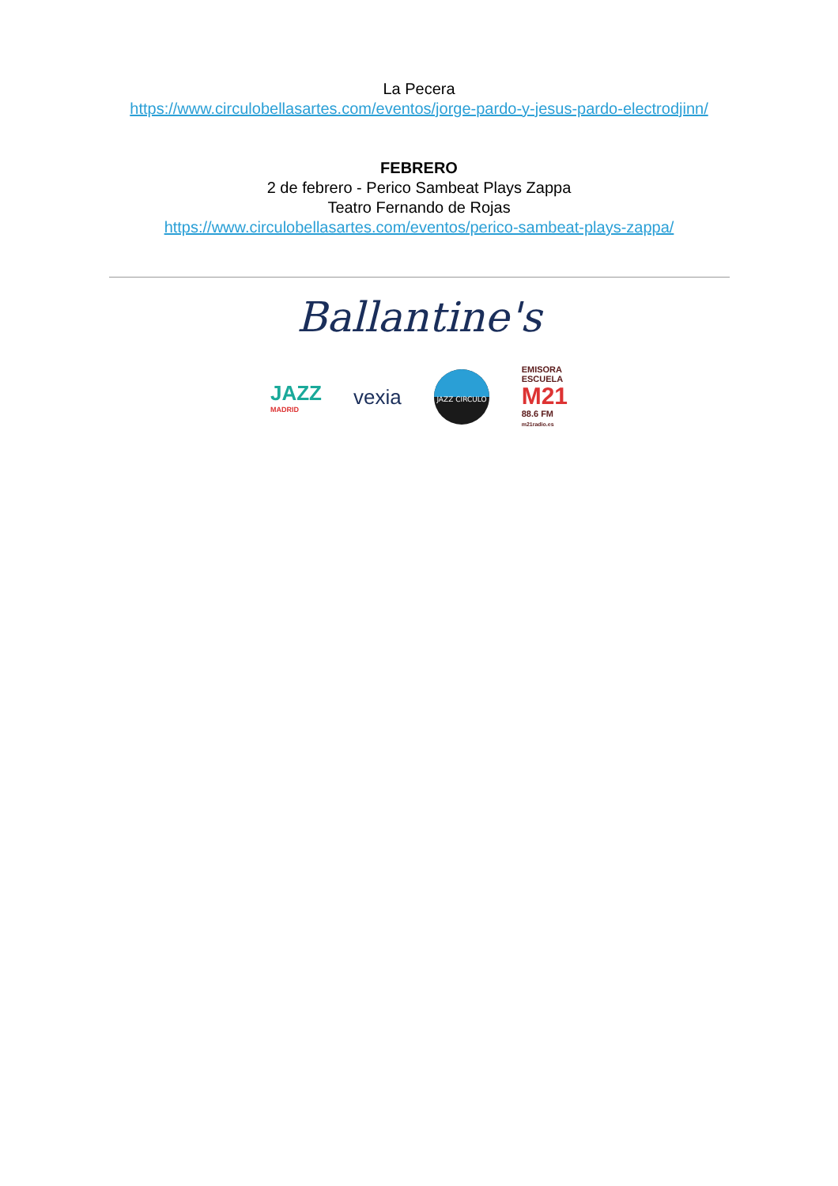La Pecera
https://www.circulobellasartes.com/eventos/jorge-pardo-y-jesus-pardo-electrodjinn/
FEBRERO
2 de febrero - Perico Sambeat Plays Zappa
Teatro Fernando de Rojas
https://www.circulobellasartes.com/eventos/perico-sambeat-plays-zappa/
Ballantine's
JAZZ
MADRID
vexia
JAZZ CIRCULO
EMISORA
ESCUELA
M21
88.6 FM
m21radio.es